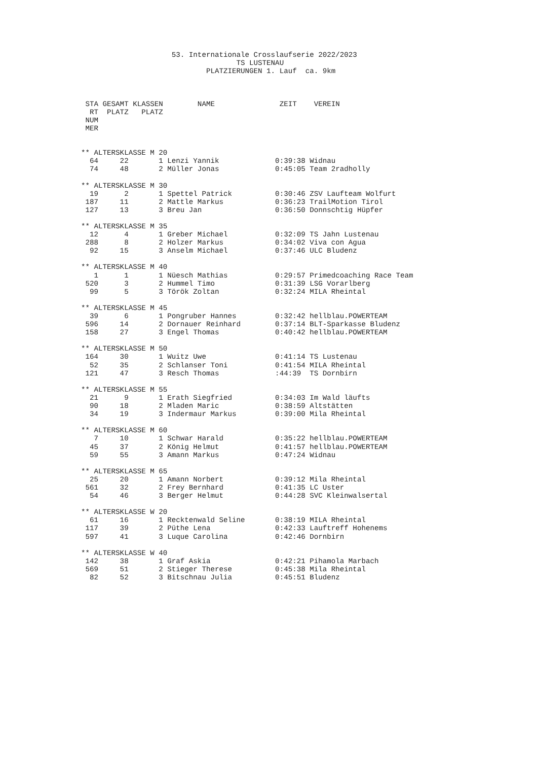53. Internationale Crosslaufserie 2022/2023
                                    TS LUSTENAU
                             PLATZIERUNGEN 1. Lauf  ca. 9km



 STA GESAMT KLASSEN        NAME               ZEIT    VEREIN
  RT  PLATZ   PLATZ
 NUM
 MER


** ALTERSKLASSE M 20
  64     22       1 Lenzi Yannik             0:39:38 Widnau
  74     48       2 Müller Jonas             0:45:05 Team 2radholly

** ALTERSKLASSE M 30
  19      2       1 Spettel Patrick          0:30:46 ZSV Laufteam Wolfurt
 187     11       2 Mattle Markus            0:36:23 TrailMotion Tirol
 127     13       3 Breu Jan                 0:36:50 Donnschtig Hüpfer

** ALTERSKLASSE M 35
  12      4       1 Greber Michael           0:32:09 TS Jahn Lustenau
 288      8       2 Holzer Markus            0:34:02 Viva con Agua
  92     15       3 Anselm Michael           0:37:46 ULC Bludenz

** ALTERSKLASSE M 40
   1      1       1 Nüesch Mathias           0:29:57 Primedcoaching Race Team
 520      3       2 Hummel Timo              0:31:39 LSG Vorarlberg
  99      5       3 Török Zoltan             0:32:24 MILA Rheintal

** ALTERSKLASSE M 45
  39      6       1 Pongruber Hannes         0:32:42 hellblau.POWERTEAM
 596     14       2 Dornauer Reinhard        0:37:14 BLT-Sparkasse Bludenz
 158     27       3 Engel Thomas             0:40:42 hellblau.POWERTEAM

** ALTERSKLASSE M 50
 164     30       1 Wuitz Uwe                0:41:14 TS Lustenau
  52     35       2 Schlanser Toni           0:41:54 MILA Rheintal
 121     47       3 Resch Thomas             :44:39  TS Dornbirn

** ALTERSKLASSE M 55
  21      9       1 Erath Siegfried          0:34:03 Im Wald läufts
  90     18       2 Mladen Maric             0:38:59 Altstätten
  34     19       3 Indermaur Markus         0:39:00 Mila Rheintal

** ALTERSKLASSE M 60
   7     10       1 Schwar Harald            0:35:22 hellblau.POWERTEAM
  45     37       2 König Helmut             0:41:57 hellblau.POWERTEAM
  59     55       3 Amann Markus             0:47:24 Widnau

** ALTERSKLASSE M 65
  25     20       1 Amann Norbert            0:39:12 Mila Rheintal
 561     32       2 Frey Bernhard            0:41:35 LC Uster
  54     46       3 Berger Helmut            0:44:28 SVC Kleinwalsertal

** ALTERSKLASSE W 20
  61     16       1 Recktenwald Seline       0:38:19 MILA Rheintal
 117     39       2 Püthe Lena               0:42:33 Lauftreff Hohenems
 597     41       3 Luque Carolina           0:42:46 Dornbirn

** ALTERSKLASSE W 40
 142     38       1 Graf Askia               0:42:21 Pihamola Marbach
 569     51       2 Stieger Therese          0:45:38 Mila Rheintal
  82     52       3 Bitschnau Julia          0:45:51 Bludenz